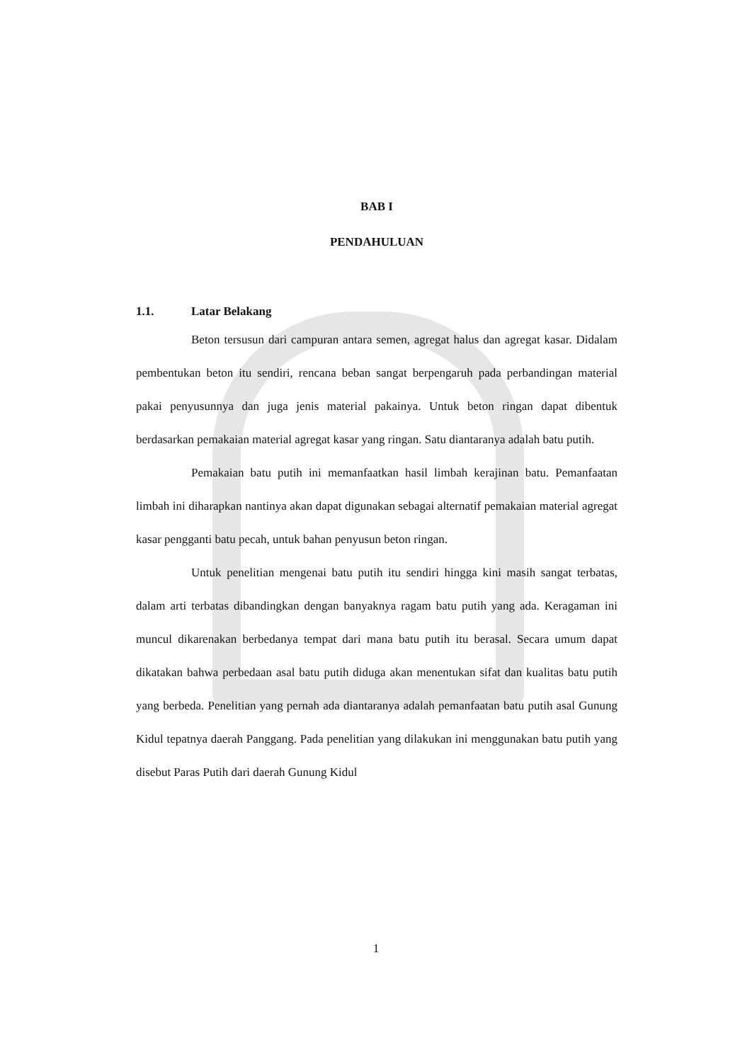BAB I
PENDAHULUAN
1.1. Latar Belakang
Beton tersusun dari campuran antara semen, agregat halus dan agregat kasar. Didalam pembentukan beton itu sendiri, rencana beban sangat berpengaruh pada perbandingan material pakai penyusunnya dan juga jenis material pakainya. Untuk beton ringan dapat dibentuk berdasarkan pemakaian material agregat kasar yang ringan. Satu diantaranya adalah batu putih.
Pemakaian batu putih ini memanfaatkan hasil limbah kerajinan batu. Pemanfaatan limbah ini diharapkan nantinya akan dapat digunakan sebagai alternatif pemakaian material agregat kasar pengganti batu pecah, untuk bahan penyusun beton ringan.
Untuk penelitian mengenai batu putih itu sendiri hingga kini masih sangat terbatas, dalam arti terbatas dibandingkan dengan banyaknya ragam batu putih yang ada. Keragaman ini muncul dikarenakan berbedanya tempat dari mana batu putih itu berasal. Secara umum dapat dikatakan bahwa perbedaan asal batu putih diduga akan menentukan sifat dan kualitas batu putih yang berbeda. Penelitian yang pernah ada diantaranya adalah pemanfaatan batu putih asal Gunung Kidul tepatnya daerah Panggang. Pada penelitian yang dilakukan ini menggunakan batu putih yang disebut Paras Putih dari daerah Gunung Kidul
1